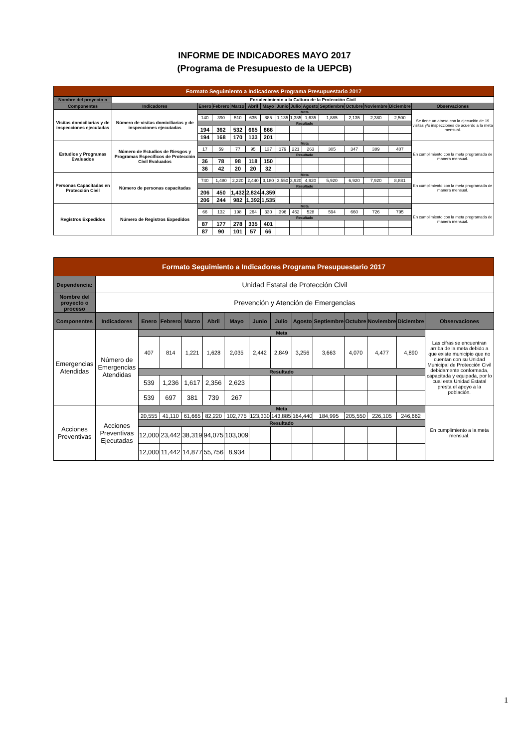INFORME DE INDICADORES MAYO 2017
(Programa de Presupuesto de la UEPCB)
| Formato Seguimiento a Indicadores Programa Presupuestario 2017 | | | | | | | | | | | | | | |
| Nombre del proyecto o | Fortalecimiento a la Cultura de la Protección Civil | | | | | | | | | | | | | |
| Componentes | Indicadores | Enero | Febrero | Marzo | Abril | Mayo | Junio | Julio | Agosto | Septiembre | Octubre | Noviembre | Diciembre | Observaciones |
| Visitas domiciliarias y de inspecciones ejecutadas | Número de visitas domiciliarias y de inspecciones ejecutadas | Meta | | | | | | | | | | | | Se tiene un atraso con la ejecución de 19 visitas y/o inspecciones de acuerdo a la meta mensual. |
| | | 140 | 390 | 510 | 635 | 885 | 1,135 | 1,385 | 1,635 | 1,885 | 2,135 | 2,380 | 2,500 | |
| | | Resultado | | | | | | | | | | | | |
| | | 194 | 362 | 532 | 665 | 866 | | | | | | | | |
| | | 194 | 168 | 170 | 133 | 201 | | | | | | | | |
| Estudios y Programas Evaluados | Número de Estudios de Riesgos y Programas Específicos de Protección Civil Evaluados | Meta | | | | | | | | | | | | En cumplimiento con la meta programada de manera mensual. |
| | | 17 | 59 | 77 | 95 | 137 | 179 | 221 | 263 | 305 | 347 | 389 | 407 | |
| | | Resultado | | | | | | | | | | | | |
| | | 36 | 78 | 98 | 118 | 150 | | | | | | | | |
| | | 36 | 42 | 20 | 20 | 32 | | | | | | | | |
| Personas Capacitadas en Protección Civil | Número de personas capacitadas | Meta | | | | | | | | | | | | En cumplimiento con la meta programada de manera mensual. |
| | | 740 | 1,480 | 2,220 | 2,440 | 3,180 | 3,550 | 3,920 | 4,920 | 5,920 | 6,920 | 7,920 | 8,881 | |
| | | Resultado | | | | | | | | | | | | |
| | | 206 | 450 | 1,432 | 2,824 | 4,359 | | | | | | | | |
| | | 206 | 244 | 982 | 1,392 | 1,535 | | | | | | | | |
| Registros Expedidos | Número de Registros Expedidos | Meta | | | | | | | | | | | | En cumplimiento con la meta programada de manera mensual. |
| | | 66 | 132 | 198 | 264 | 330 | 396 | 462 | 528 | 594 | 660 | 726 | 795 | |
| | | Resultado | | | | | | | | | | | | |
| | | 87 | 177 | 278 | 335 | 401 | | | | | | | | |
| | | 87 | 90 | 101 | 57 | 66 | | | | | | | | |
| Formato Seguimiento a Indicadores Programa Presupuestario 2017 | | | | | | | | | | | | | | |
| Dependencia: | Unidad Estatal de Protección Civil | | | | | | | | | | | | | |
| Nombre del proyecto o proceso | Prevención y Atención de Emergencias | | | | | | | | | | | | | |
| Componentes | Indicadores | Enero | Febrero | Marzo | Abril | Mayo | Junio | Julio | Agosto | Septiembre | Octubre | Noviembre | Diciembre | Observaciones |
| Emergencias Atendidas | Número de Emergencias Atendidas | Meta | | | | | | | | | | | | Las cifras se encuentran arriba de la meta debido a que existe municipio que no cuentan con su Unidad Municipal de Protección Civil debidamente conformada, capacitada y equipada, por lo cual esta Unidad Estatal presta el apoyo a la población. |
| | | 407 | 814 | 1,221 | 1,628 | 2,035 | 2,442 | 2,849 | 3,256 | 3,663 | 4,070 | 4,477 | 4,890 | |
| | | Resultado | | | | | | | | | | | | |
| | | 539 | 1,236 | 1,617 | 2,356 | 2,623 | | | | | | | | |
| | | 539 | 697 | 381 | 739 | 267 | | | | | | | | |
| Acciones Preventivas | Acciones Preventivas Ejecutadas | Meta | | | | | | | | | | | | En cumplimiento a la meta mensual. |
| | | 20,555 | 41,110 | 61,665 | 82,220 | 102,775 | 123,330 | 143,885 | 164,440 | 184,995 | 205,550 | 226,105 | 246,662 | |
| | | Resultado | | | | | | | | | | | | |
| | | 12,000 | 23,442 | 38,319 | 94,075 | 103,009 | | | | | | | | |
| | | 12,000 | 11,442 | 14,877 | 55,756 | 8,934 | | | | | | | | |
1